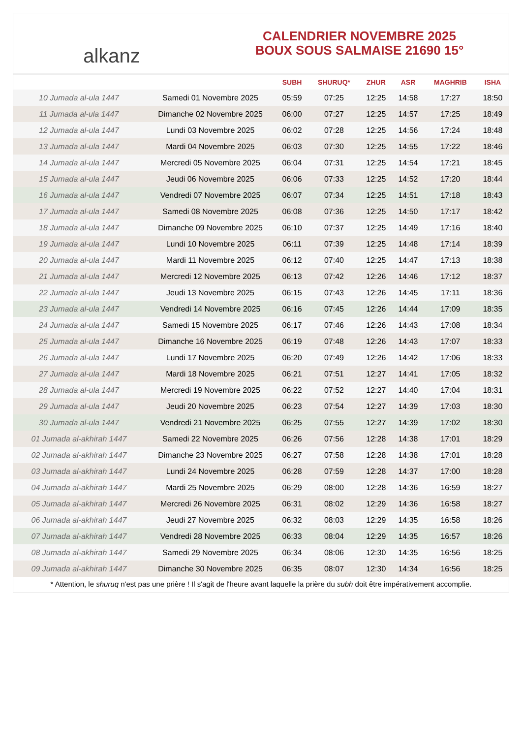alkanz
CALENDRIER NOVEMBRE 2025
BOUX SOUS SALMAISE 21690 15°
| | | SUBH | SHURUQ* | ZHUR | ASR | MAGHRIB | ISHA |
| --- | --- | --- | --- | --- | --- | --- | --- |
| 10 Jumada al-ula 1447 | Samedi 01 Novembre 2025 | 05:59 | 07:25 | 12:25 | 14:58 | 17:27 | 18:50 |
| 11 Jumada al-ula 1447 | Dimanche 02 Novembre 2025 | 06:00 | 07:27 | 12:25 | 14:57 | 17:25 | 18:49 |
| 12 Jumada al-ula 1447 | Lundi 03 Novembre 2025 | 06:02 | 07:28 | 12:25 | 14:56 | 17:24 | 18:48 |
| 13 Jumada al-ula 1447 | Mardi 04 Novembre 2025 | 06:03 | 07:30 | 12:25 | 14:55 | 17:22 | 18:46 |
| 14 Jumada al-ula 1447 | Mercredi 05 Novembre 2025 | 06:04 | 07:31 | 12:25 | 14:54 | 17:21 | 18:45 |
| 15 Jumada al-ula 1447 | Jeudi 06 Novembre 2025 | 06:06 | 07:33 | 12:25 | 14:52 | 17:20 | 18:44 |
| 16 Jumada al-ula 1447 | Vendredi 07 Novembre 2025 | 06:07 | 07:34 | 12:25 | 14:51 | 17:18 | 18:43 |
| 17 Jumada al-ula 1447 | Samedi 08 Novembre 2025 | 06:08 | 07:36 | 12:25 | 14:50 | 17:17 | 18:42 |
| 18 Jumada al-ula 1447 | Dimanche 09 Novembre 2025 | 06:10 | 07:37 | 12:25 | 14:49 | 17:16 | 18:40 |
| 19 Jumada al-ula 1447 | Lundi 10 Novembre 2025 | 06:11 | 07:39 | 12:25 | 14:48 | 17:14 | 18:39 |
| 20 Jumada al-ula 1447 | Mardi 11 Novembre 2025 | 06:12 | 07:40 | 12:25 | 14:47 | 17:13 | 18:38 |
| 21 Jumada al-ula 1447 | Mercredi 12 Novembre 2025 | 06:13 | 07:42 | 12:26 | 14:46 | 17:12 | 18:37 |
| 22 Jumada al-ula 1447 | Jeudi 13 Novembre 2025 | 06:15 | 07:43 | 12:26 | 14:45 | 17:11 | 18:36 |
| 23 Jumada al-ula 1447 | Vendredi 14 Novembre 2025 | 06:16 | 07:45 | 12:26 | 14:44 | 17:09 | 18:35 |
| 24 Jumada al-ula 1447 | Samedi 15 Novembre 2025 | 06:17 | 07:46 | 12:26 | 14:43 | 17:08 | 18:34 |
| 25 Jumada al-ula 1447 | Dimanche 16 Novembre 2025 | 06:19 | 07:48 | 12:26 | 14:43 | 17:07 | 18:33 |
| 26 Jumada al-ula 1447 | Lundi 17 Novembre 2025 | 06:20 | 07:49 | 12:26 | 14:42 | 17:06 | 18:33 |
| 27 Jumada al-ula 1447 | Mardi 18 Novembre 2025 | 06:21 | 07:51 | 12:27 | 14:41 | 17:05 | 18:32 |
| 28 Jumada al-ula 1447 | Mercredi 19 Novembre 2025 | 06:22 | 07:52 | 12:27 | 14:40 | 17:04 | 18:31 |
| 29 Jumada al-ula 1447 | Jeudi 20 Novembre 2025 | 06:23 | 07:54 | 12:27 | 14:39 | 17:03 | 18:30 |
| 30 Jumada al-ula 1447 | Vendredi 21 Novembre 2025 | 06:25 | 07:55 | 12:27 | 14:39 | 17:02 | 18:30 |
| 01 Jumada al-akhirah 1447 | Samedi 22 Novembre 2025 | 06:26 | 07:56 | 12:28 | 14:38 | 17:01 | 18:29 |
| 02 Jumada al-akhirah 1447 | Dimanche 23 Novembre 2025 | 06:27 | 07:58 | 12:28 | 14:38 | 17:01 | 18:28 |
| 03 Jumada al-akhirah 1447 | Lundi 24 Novembre 2025 | 06:28 | 07:59 | 12:28 | 14:37 | 17:00 | 18:28 |
| 04 Jumada al-akhirah 1447 | Mardi 25 Novembre 2025 | 06:29 | 08:00 | 12:28 | 14:36 | 16:59 | 18:27 |
| 05 Jumada al-akhirah 1447 | Mercredi 26 Novembre 2025 | 06:31 | 08:02 | 12:29 | 14:36 | 16:58 | 18:27 |
| 06 Jumada al-akhirah 1447 | Jeudi 27 Novembre 2025 | 06:32 | 08:03 | 12:29 | 14:35 | 16:58 | 18:26 |
| 07 Jumada al-akhirah 1447 | Vendredi 28 Novembre 2025 | 06:33 | 08:04 | 12:29 | 14:35 | 16:57 | 18:26 |
| 08 Jumada al-akhirah 1447 | Samedi 29 Novembre 2025 | 06:34 | 08:06 | 12:30 | 14:35 | 16:56 | 18:25 |
| 09 Jumada al-akhirah 1447 | Dimanche 30 Novembre 2025 | 06:35 | 08:07 | 12:30 | 14:34 | 16:56 | 18:25 |
* Attention, le shuruq n'est pas une prière ! Il s'agit de l'heure avant laquelle la prière du subh doit être impérativement accomplie.